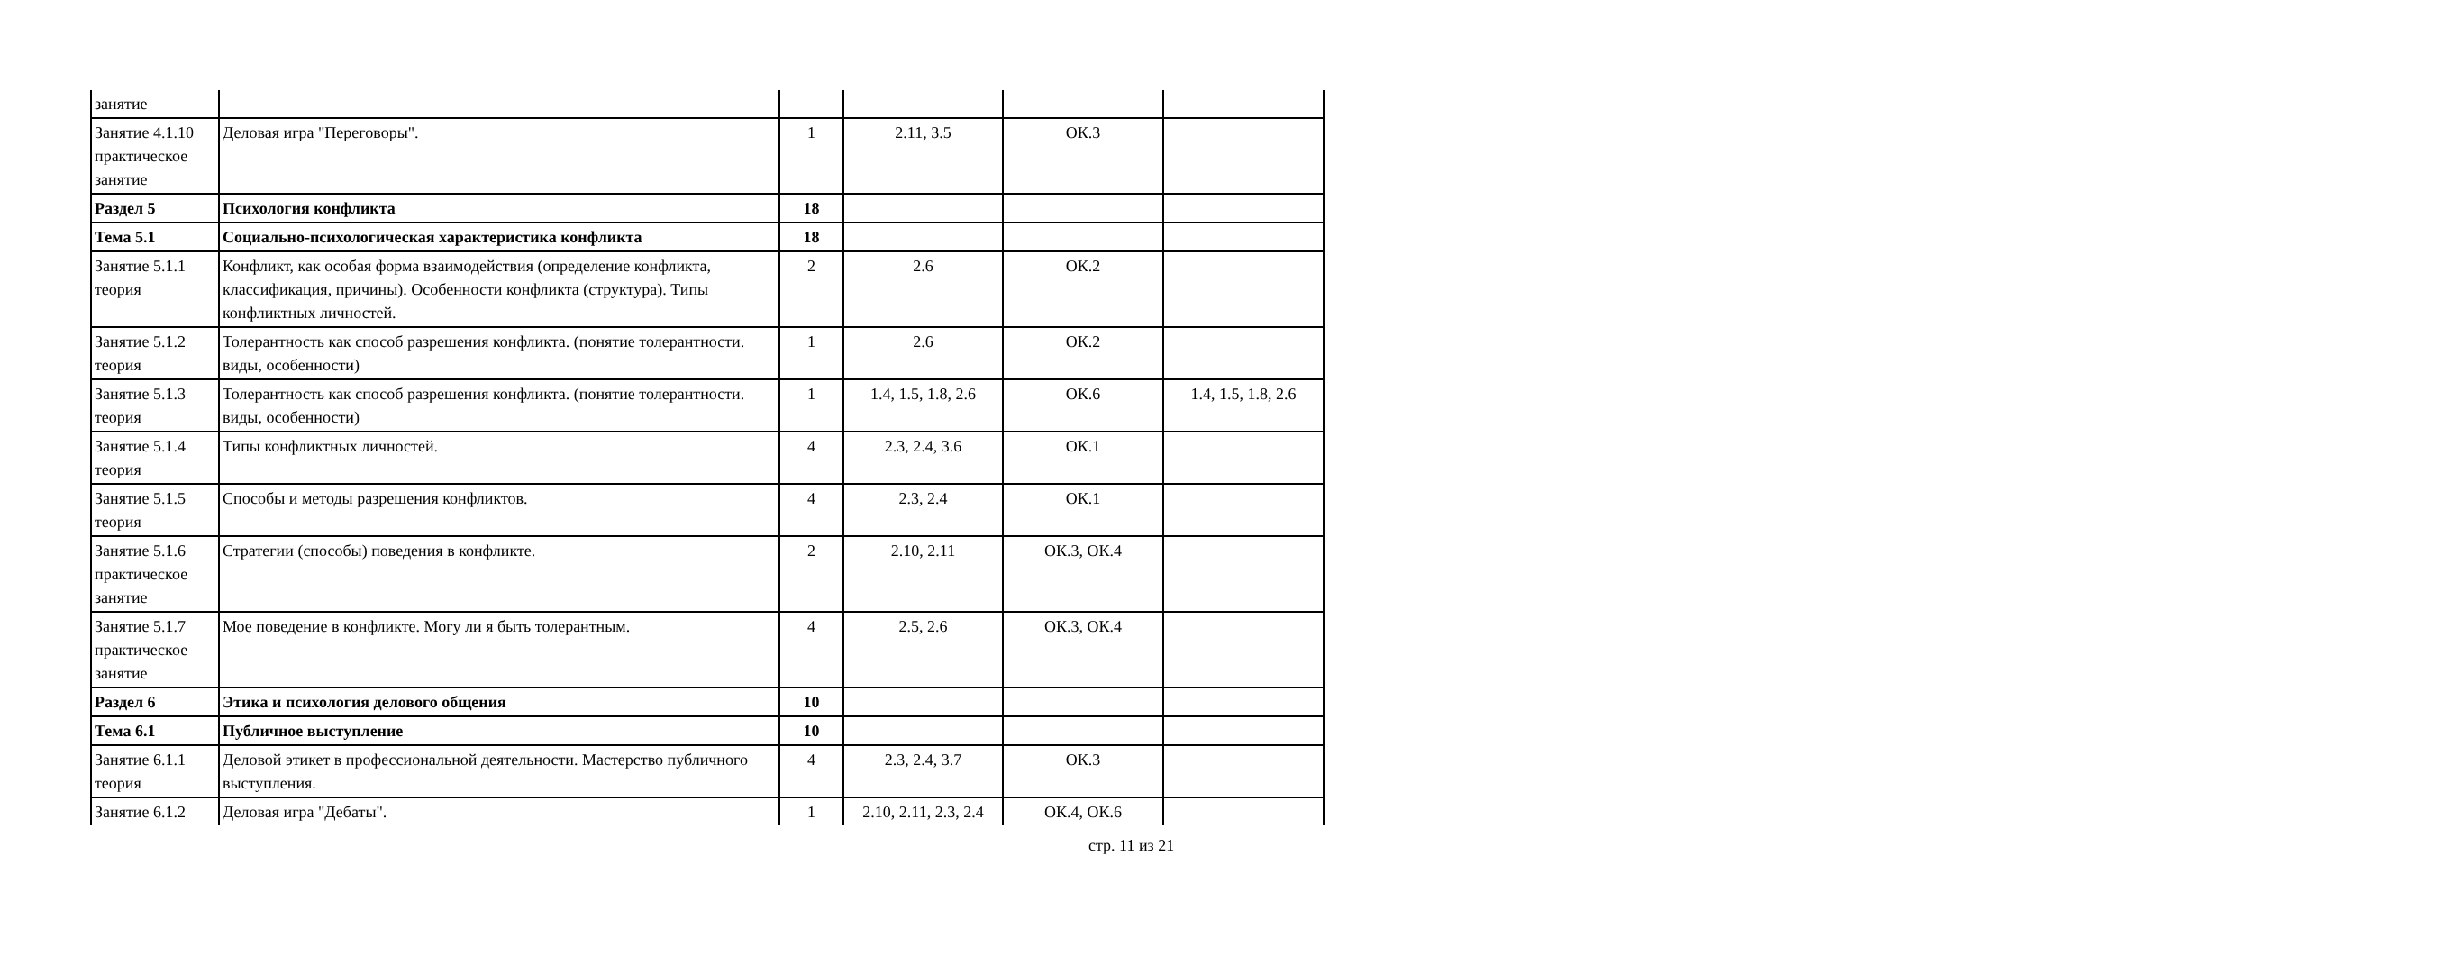| занятие | | | | | |
| Занятие 4.1.10 практическое занятие | Деловая игра "Переговоры". | 1 | 2.11, 3.5 | ОК.3 | |
| Раздел 5 | Психология конфликта | 18 | | | |
| Тема 5.1 | Социально-психологическая характеристика конфликта | 18 | | | |
| Занятие 5.1.1 теория | Конфликт, как особая форма взаимодействия (определение конфликта, классификация, причины). Особенности конфликта (структура). Типы конфликтных личностей. | 2 | 2.6 | ОК.2 | |
| Занятие 5.1.2 теория | Толерантность как способ разрешения конфликта. (понятие толерантности. виды, особенности) | 1 | 2.6 | ОК.2 | |
| Занятие 5.1.3 теория | Толерантность как способ разрешения конфликта. (понятие толерантности. виды, особенности) | 1 | 1.4, 1.5, 1.8, 2.6 | ОК.6 | 1.4, 1.5, 1.8, 2.6 |
| Занятие 5.1.4 теория | Типы конфликтных личностей. | 4 | 2.3, 2.4, 3.6 | ОК.1 | |
| Занятие 5.1.5 теория | Способы и методы разрешения конфликтов. | 4 | 2.3, 2.4 | ОК.1 | |
| Занятие 5.1.6 практическое занятие | Стратегии (способы) поведения в конфликте. | 2 | 2.10, 2.11 | ОК.3, ОК.4 | |
| Занятие 5.1.7 практическое занятие | Мое поведение в конфликте. Могу ли я быть толерантным. | 4 | 2.5, 2.6 | ОК.3, ОК.4 | |
| Раздел 6 | Этика и психология делового общения | 10 | | | |
| Тема 6.1 | Публичное выступление | 10 | | | |
| Занятие 6.1.1 теория | Деловой этикет в профессиональной деятельности. Мастерство публичного выступления. | 4 | 2.3, 2.4, 3.7 | ОК.3 | |
| Занятие 6.1.2 | Деловая игра "Дебаты". | 1 | 2.10, 2.11, 2.3, 2.4 | ОК.4, ОК.6 | |
стр. 11 из 21